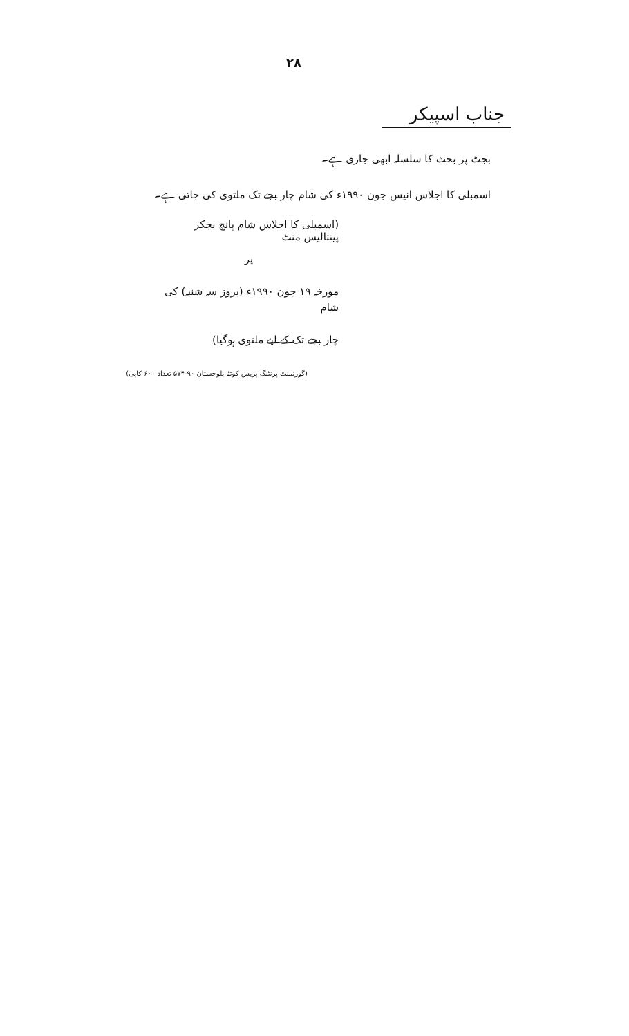۲۸
جناب اسپیکر
بجٹ پر بحث کا سلسلہ ابھی جاری ہے۔
اسمبلی کا اجلاس انیس جون ۱۹۹۰ء کی شام چار بجے تک ملتوی کی جاتی ہے۔
(اسمبلی کا اجلاس شام پانچ بجکر پینتالیس منٹ
پر
مورخہ ۱۹ جون ۱۹۹۰ء (بروز سہ شنبہ) کی شام
چار بجے تک کے لیے ملتوی ہوگیا)
(گورنمنٹ پرنٹنگ پریس کوئٹہ بلوچستان ۹۰-۵۷۴ تعداد ۶۰۰ کاپی)